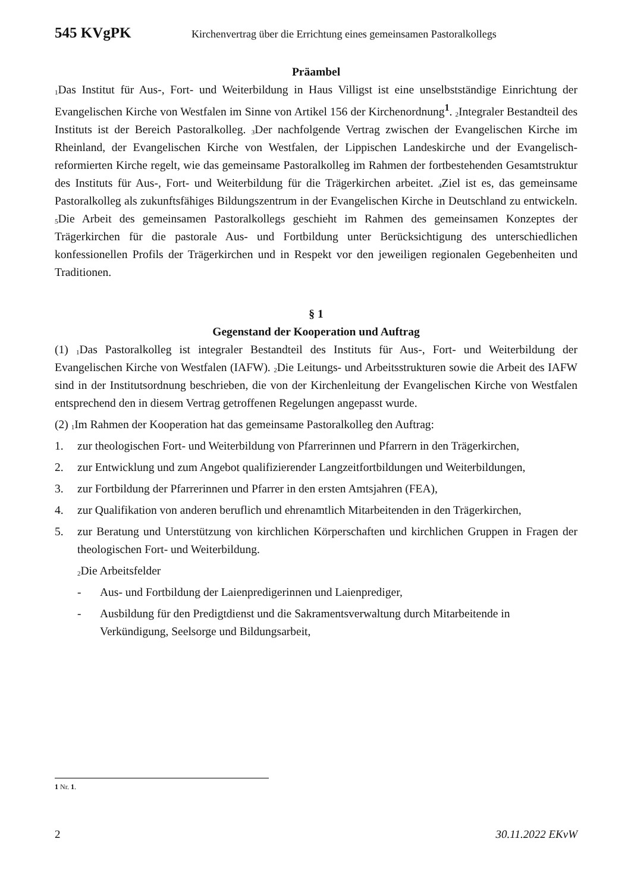545 KVgPK Kirchenvertrag über die Errichtung eines gemeinsamen Pastoralkollegs
Präambel
<sub>1</sub>Das Institut für Aus-, Fort- und Weiterbildung in Haus Villigst ist eine unselbstständige Einrichtung der Evangelischen Kirche von Westfalen im Sinne von Artikel 156 der Kirchenordnung<sup>1</sup>. <sub>2</sub>Integraler Bestandteil des Instituts ist der Bereich Pastoralkolleg. <sub>3</sub>Der nachfolgende Vertrag zwischen der Evangelischen Kirche im Rheinland, der Evangelischen Kirche von Westfalen, der Lippischen Landeskirche und der Evangelisch-reformierten Kirche regelt, wie das gemeinsame Pastoralkolleg im Rahmen der fortbestehenden Gesamtstruktur des Instituts für Aus-, Fort- und Weiterbildung für die Trägerkirchen arbeitet. <sub>4</sub>Ziel ist es, das gemeinsame Pastoralkolleg als zukunftsfähiges Bildungszentrum in der Evangelischen Kirche in Deutschland zu entwickeln. <sub>5</sub>Die Arbeit des gemeinsamen Pastoralkollegs geschieht im Rahmen des gemeinsamen Konzeptes der Trägerkirchen für die pastorale Aus- und Fortbildung unter Berücksichtigung des unterschiedlichen konfessionellen Profils der Trägerkirchen und in Respekt vor den jeweiligen regionalen Gegebenheiten und Traditionen.
§ 1
Gegenstand der Kooperation und Auftrag
(1) <sub>1</sub>Das Pastoralkolleg ist integraler Bestandteil des Instituts für Aus-, Fort- und Weiterbildung der Evangelischen Kirche von Westfalen (IAFW). <sub>2</sub>Die Leitungs- und Arbeitsstrukturen sowie die Arbeit des IAFW sind in der Institutsordnung beschrieben, die von der Kirchenleitung der Evangelischen Kirche von Westfalen entsprechend den in diesem Vertrag getroffenen Regelungen angepasst wurde.
(2) <sub>1</sub>Im Rahmen der Kooperation hat das gemeinsame Pastoralkolleg den Auftrag:
1. zur theologischen Fort- und Weiterbildung von Pfarrerinnen und Pfarrern in den Trägerkirchen,
2. zur Entwicklung und zum Angebot qualifizierender Langzeitfortbildungen und Weiterbildungen,
3. zur Fortbildung der Pfarrerinnen und Pfarrer in den ersten Amtsjahren (FEA),
4. zur Qualifikation von anderen beruflich und ehrenamtlich Mitarbeitenden in den Trägerkirchen,
5. zur Beratung und Unterstützung von kirchlichen Körperschaften und kirchlichen Gruppen in Fragen der theologischen Fort- und Weiterbildung.
<sub>2</sub>Die Arbeitsfelder
- Aus- und Fortbildung der Laienpredigerinnen und Laienprediger,
- Ausbildung für den Predigtdienst und die Sakramentsverwaltung durch Mitarbeitende in Verkündigung, Seelsorge und Bildungsarbeit,
1 Nr. 1.
2 30.11.2022 EKvW